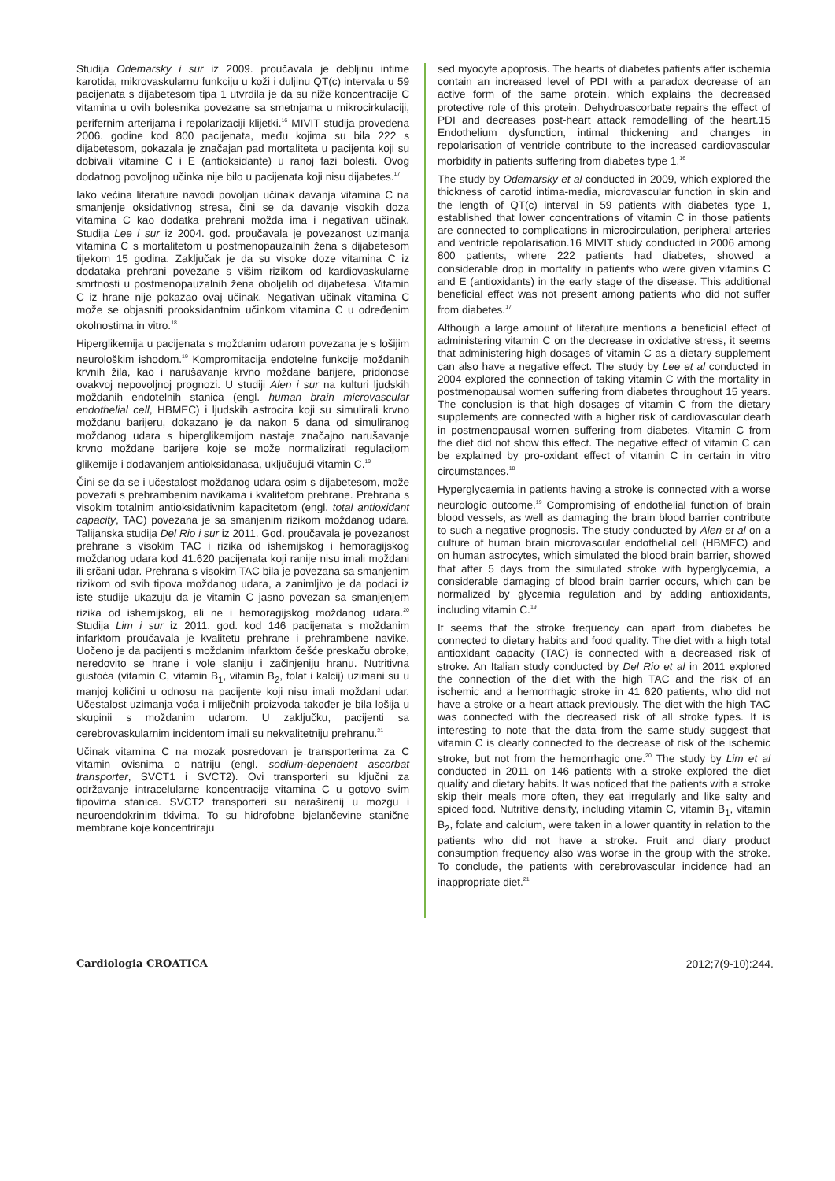Studija Odemarsky i sur iz 2009. proučavala je debljinu intime karotida, mikrovaskularnu funkciju u koži i duljinu QT(c) intervala u 59 pacijenata s dijabetesom tipa 1 utvrdila je da su niže koncentracije C vitamina u ovih bolesnika povezane sa smetnjama u mikrocirkulaciji, perifernim arterijama i repolarizaciji klijetki.<sup>16</sup> MIVIT studija provedena 2006. godine kod 800 pacijenata, među kojima su bila 222 s dijabetesom, pokazala je značajan pad mortaliteta u pacijenta koji su dobivali vitamine C i E (antioksidante) u ranoj fazi bolesti. Ovog dodatnog povoljnog učinka nije bilo u pacijenata koji nisu dijabetes.<sup>17</sup>
Iako većina literature navodi povoljan učinak davanja vitamina C na smanjenje oksidativnog stresa, čini se da davanje visokih doza vitamina C kao dodatka prehrani možda ima i negativan učinak. Studija Lee i sur iz 2004. god. proučavala je povezanost uzimanja vitamina C s mortalitetom u postmenopauzalnih žena s dijabetesom tijekom 15 godina. Zaključak je da su visoke doze vitamina C iz dodataka prehrani povezane s višim rizikom od kardiovaskularne smrtnosti u postmenopauzalnih žena oboljelih od dijabetesa. Vitamin C iz hrane nije pokazao ovaj učinak. Negativan učinak vitamina C može se objasniti prooksidantnim učinkom vitamina C u određenim okolnostima in vitro.<sup>18</sup>
Hiperglikemija u pacijenata s moždanim udarom povezana je s lošijim neurološkim ishodom.<sup>19</sup> Kompromitacija endotelne funkcije moždanih krvnih žila, kao i narušavanje krvno moždane barijere, pridonose ovakvoj nepovoljnoj prognozi. U studiji Alen i sur na kulturi ljudskih moždanih endotelnih stanica (engl. human brain microvascular endothelial cell, HBMEC) i ljudskih astrocita koji su simulirali krvno moždanu barijeru, dokazano je da nakon 5 dana od simuliranog moždanog udara s hiperglikemijom nastaje značajno narušavanje krvno moždane barijere koje se može normalizirati regulacijom glikemije i dodavanjem antioksidanasa, uključujući vitamin C.<sup>19</sup>
Čini se da se i učestalost moždanog udara osim s dijabetesom, može povezati s prehrambenim navikama i kvalitetom prehrane. Prehrana s visokim totalnim antioksidativnim kapacitetom (engl. total antioxidant capacity, TAC) povezana je sa smanjenim rizikom moždanog udara. Talijanska studija Del Rio i sur iz 2011. God. proučavala je povezanost prehrane s visokim TAC i rizika od ishemijskog i hemoragijskog moždanog udara kod 41.620 pacijenata koji ranije nisu imali moždani ili srčani udar. Prehrana s visokim TAC bila je povezana sa smanjenim rizikom od svih tipova moždanog udara, a zanimljivo je da podaci iz iste studije ukazuju da je vitamin C jasno povezan sa smanjenjem rizika od ishemijskog, ali ne i hemoragijskog moždanog udara.<sup>20</sup> Studija Lim i sur iz 2011. god. kod 146 pacijenata s moždanim infarktom proučavala je kvalitetu prehrane i prehrambene navike. Uočeno je da pacijenti s moždanim infarktom češće preskaču obroke, neredovito se hrane i vole slaniju i začinjeniju hranu. Nutritivna gustoća (vitamin C, vitamin B<sub>1</sub>, vitamin B<sub>2</sub>, folat i kalcij) uzimani su u manjoj količini u odnosu na pacijente koji nisu imali moždani udar. Učestalost uzimanja voća i mliječnih proizvoda također je bila lošija u skupinii s moždanim udarom. U zaključku, pacijenti sa cerebrovaskularnim incidentom imali su nekvalitetniju prehranu.<sup>21</sup>
Učinak vitamina C na mozak posredovan je transporterima za C vitamin ovisnima o natriju (engl. sodium-dependent ascorbat transporter, SVCT1 i SVCT2). Ovi transporteri su ključni za održavanje intracelularne koncentracije vitamina C u gotovo svim tipovima stanica. SVCT2 transporteri su naraširenij u mozgu i neuroendokrinim tkivima. To su hidrofobne bjelančevine stanične membrane koje koncentriraju
sed myocyte apoptosis. The hearts of diabetes patients after ischemia contain an increased level of PDI with a paradox decrease of an active form of the same protein, which explains the decreased protective role of this protein. Dehydroascorbate repairs the effect of PDI and decreases post-heart attack remodelling of the heart.15 Endothelium dysfunction, intimal thickening and changes in repolarisation of ventricle contribute to the increased cardiovascular morbidity in patients suffering from diabetes type 1.<sup>16</sup>
The study by Odemarsky et al conducted in 2009, which explored the thickness of carotid intima-media, microvascular function in skin and the length of QT(c) interval in 59 patients with diabetes type 1, established that lower concentrations of vitamin C in those patients are connected to complications in microcirculation, peripheral arteries and ventricle repolarisation.16 MIVIT study conducted in 2006 among 800 patients, where 222 patients had diabetes, showed a considerable drop in mortality in patients who were given vitamins C and E (antioxidants) in the early stage of the disease. This additional beneficial effect was not present among patients who did not suffer from diabetes.<sup>17</sup>
Although a large amount of literature mentions a beneficial effect of administering vitamin C on the decrease in oxidative stress, it seems that administering high dosages of vitamin C as a dietary supplement can also have a negative effect. The study by Lee et al conducted in 2004 explored the connection of taking vitamin C with the mortality in postmenopausal women suffering from diabetes throughout 15 years. The conclusion is that high dosages of vitamin C from the dietary supplements are connected with a higher risk of cardiovascular death in postmenopausal women suffering from diabetes. Vitamin C from the diet did not show this effect. The negative effect of vitamin C can be explained by pro-oxidant effect of vitamin C in certain in vitro circumstances.<sup>18</sup>
Hyperglycaemia in patients having a stroke is connected with a worse neurologic outcome.<sup>19</sup> Compromising of endothelial function of brain blood vessels, as well as damaging the brain blood barrier contribute to such a negative prognosis. The study conducted by Alen et al on a culture of human brain microvascular endothelial cell (HBMEC) and on human astrocytes, which simulated the blood brain barrier, showed that after 5 days from the simulated stroke with hyperglycemia, a considerable damaging of blood brain barrier occurs, which can be normalized by glycemia regulation and by adding antioxidants, including vitamin C.<sup>19</sup>
It seems that the stroke frequency can apart from diabetes be connected to dietary habits and food quality. The diet with a high total antioxidant capacity (TAC) is connected with a decreased risk of stroke. An Italian study conducted by Del Rio et al in 2011 explored the connection of the diet with the high TAC and the risk of an ischemic and a hemorrhagic stroke in 41 620 patients, who did not have a stroke or a heart attack previously. The diet with the high TAC was connected with the decreased risk of all stroke types. It is interesting to note that the data from the same study suggest that vitamin C is clearly connected to the decrease of risk of the ischemic stroke, but not from the hemorrhagic one.<sup>20</sup> The study by Lim et al conducted in 2011 on 146 patients with a stroke explored the diet quality and dietary habits. It was noticed that the patients with a stroke skip their meals more often, they eat irregularly and like salty and spiced food. Nutritive density, including vitamin C, vitamin B<sub>1</sub>, vitamin B<sub>2</sub>, folate and calcium, were taken in a lower quantity in relation to the patients who did not have a stroke. Fruit and diary product consumption frequency also was worse in the group with the stroke. To conclude, the patients with cerebrovascular incidence had an inappropriate diet.<sup>21</sup>
Cardiologia CROATICA 2012;7(9-10):244.